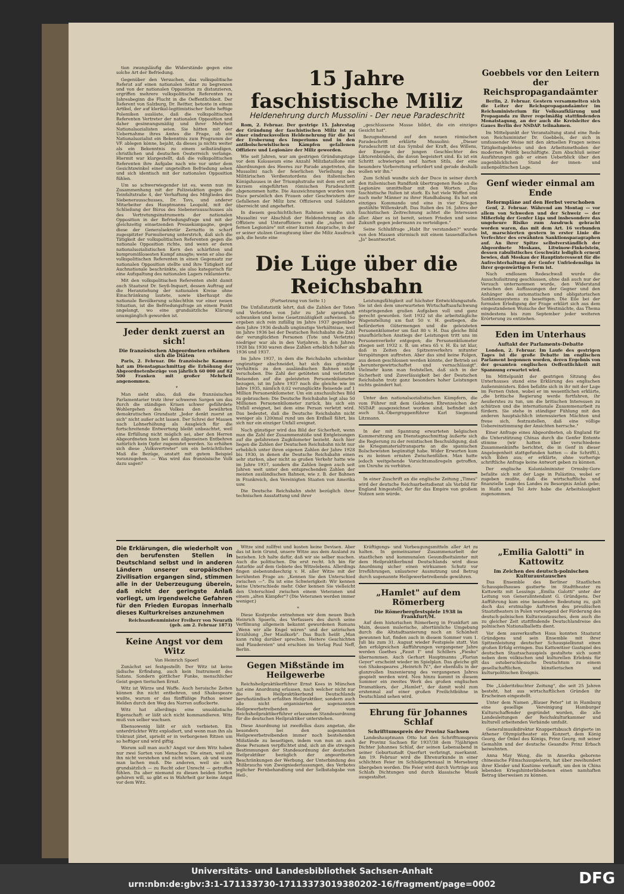tion zwangsläufig die Widerstände gegen eine solche Art der Befriedung.
Gegenüber den Versuchen, das volkspolitische Referat auf einen nationalen Sektor zu begrenzen und von der nationalen Opposition zu distanzieren, ergriffen mehrere volkspolitische Referenten zu Jahresbeginn die Flucht in die Oeffentlichkeit. Der Referent von Salzburg, Dr. Reitter, betonte in einem Artikel, der auf klerikal-legitimistischer Seite heftige Polemiken auslöste, daß die volkspolitischen Referenten Vertreter der nationalen Opposition und daher gesinnungsmäßig und ihrer Mehrheit Nationalsozialisten seien. Sie hätten mit der Uebernahme ihres Amtes die Frage, ob ein Nationalsozialist ein Bekenntnis zum Programm der VF. ablegen könne, bejaht, da dieses ja nichts weiter als ein Bekenntnis zu einem selbständigen, christlichen und deutschen Oesterreich verlange. Hiermit war klargestellt, daß die volkspolitischen Referenten ihre Aufgabe nach wie vor unter dem Gesichtswinkel einer ungeteilten Befriedung sehen und sich identisch mit der nationalen Opposition fühlen.
Um so schwerwiegender ist es, wenn nun im Zusammenhang mit der Polizeiaktion gegen die Teinfaltstraße 4, der Verhaftung des Mitgliedes des Siebenerausschusses, Dr. Tavs, und anderer Mitarbeiter des Hauptmanns Leopold, mit der Schließung der Büros des Siebenerausschusses als des Vertretungsinstruments der nationalen Opposition in der Befriedungsfrage und mit der gleichzeitig einsetzenden Pressekampagne, gegen diese der Generalsekretär Zernatto in scharf zugespitzter Formulierung unterstrich, daß sich die Tätigkeit der volkspolitischen Referenten gegen die nationale Opposition richte, und wenn er deren nationalsozialistischen Kern den schärfsten und kompromißlosesten Kampf ansagte; wenn er also die volkspolitischen Referenten in einen Gegensatz zur nationalen Opposition stellte und ihre Tätigkeit auf Auchnationale beschränkte, sie also kategorisch für eine Aufspaltung des nationalen Lagers reklamierte.
Mit den volkspolitischen Referenten steht damit auch Staatsrat Dr. Seyß-Inquart, dessen Auftrag auf die Heranziehung der nationalen Kreise ohne Einschränkung lautete, sowie überhaupt die nationale Bevölkerung schlechthin vor einer neuen Situation, ist die Befriedungsfrage an einem Punkt angelangt, wo eine grundsätzliche Klärung unumgänglich geworden ist.
Jeder denkt zuerst an sich!
Die französischen Abgeordneten erhöhen sich die Diäten
Paris, 2. Februar. Die französische Kammer hat am Dienstagnachmittag die Erhöhung der Abgeordnetenbezüge von jährlich 60 000 auf 82 500 Franken mit großer Mehrheit angenommen.
*
Man sieht also, daß die französischen Parlamentarier trotz ihrer schweren Sorgen um das durch die ständigen Krisen schwer gefährdete Wohlergehen des Volkes den bewährten demokratischen Grundsatz „Jeder denkt zuerst an sich" nicht außer acht lassen. Der Schrei der Massen nach Lohnerhöhung als Ausgleich für die fortschreitende Entwertung bleibt unbeachtet, weil eine Erfüllung nicht möglich sei, aber den Herren Abgeordneten kann bei dem allgemeinen Entbehren natürlich kein Opfer zugemutet werden. So erhöhen sich diese „Volksvertreter" um ein beträchtliches Maß die Bezüge, anstatt mit gutem Beispiel voranzugehen. — Was wird das französische Volk dazu sagen?
15 Jahre faschistische Miliz
Heldenehrung durch Mussolini - Der neue Paradeschritt
Rom, 2. Februar. Der gestrige 15. Jahrestag der Gründung der faschistischen Miliz ist zu einer eindrucksvollen Heldenehrung für die bei der Eroberung des Imperiums und in den antibolschewistischen Kämpfen gefallenen Offiziere und Legionäre der Miliz geworden.
Wie seit Jahren, war am gestrigen Gründungstage vor dem Kolosseum eine Anzahl Milizbataillone mit Abordnungen des Heeres zur Parade angetreten, die Mussolini nach der feierlichen Verleihung des Militärischen Verdienstordens des italienischen Königshauses in der Triumphstraße mit dem erst seit kurzem eingeführten römischen Paradeschritt abgenommen hatte. Die Auszeichnungen wurden vom Duce persönlich den Frauen oder Geschwistern der Gefallenen der Miliz bzw. Offizieren und Soldaten überreicht und angeheftet.
In diesem geschichtlichen Rahmen wandte sich Mussolini vor Abschluß der Heldenehrung an die Offiziere und Unteroffiziere und die „nahen und fernen Legionäre" mit einer kurzen Ansprache, in der er seiner stolzen Genugtuung über die Miliz Ausdruck gab, die heute eine
„geschlossene Masse bildet, die ein einziges Gesicht hat".
Bezugnehmend auf den neuen römischen Paradeschritt erklärte Mussolini: „Dieser Paradeschritt ist das Symbol der Kraft, des Willens, der Energie der jungen Geschlechter des Liktorenbündels, die davon begeistert sind. Es ist ein Schritt schwierigen und harten Stils, der eine besondere Vorbereitung erfordert und gerade deshalb wollen wir ihn."
Zum Schluß wandte sich der Duce in seiner durch den italienischen Rundfunk übertragenen Rede an die Legionäre unmittelbar mit den Worten: „Das faschistische Italien ist stark. Es hat viele Waffen und noch mehr Männer zu ihrer Handhabung. Es hat ein einziges Kommando und eine in vier Kriegen gestählte Willenskraft. Das Italien des 16. Jahres der faschistischen Zeitrechnung achtet die Interessen aller. Aber es ist bereit, seinen Frieden und seine Zukunft gegen jedermann zu verteidigen."
Seine Schlußfrage „Habt Ihr verstanden?" wurde von den Massen stürmisch mit einem tausendfachen „Ja" beantwortet.
Die Lüge über die Reichsbahn
(Fortsetzung von Seite 1)
Die Unfallstatistik lehrt, daß die Zahlen der Toten und Verletzten von Jahr zu Jahr sprunghaft schwanken und keine Gesetzmäßigkeit aufweisen. So ergeben sich rein zufällig im Jahre 1937 gegenüber dem Jahre 1936 deshalb ungünstige Verhältnisse, weil im Jahre 1936 bei der Deutschen Reichsbahn die Zahl der verunglückten Personen (Tote und Verletzte) niedriger war als in den Vorjahren. In den Jahren 1928 bis 1930 waren diese Zahlen erheblich höher als 1936 und 1937.
Im Jahre 1937, in dem die Reichsbahn scheinbar ungünstiger abschneidet, hat sich das günstige Verhältnis zu den ausländischen Bahnen nicht verschoben. Die Zahl der getöteten und verletzten Reisenden auf die geleisteten Personenkilometer bezogen, ist im Jahre 1937 noch die gleiche wie im Jahre 1935, nämlich 0,02 verunglückte Reisende auf 1 Million Personenkilometer. Um ein anschauliches Bild zu gebrauchen: Die Deutsche Reichsbahn legt also 50 Millionen Personenkilometer zurück, bis sich ein Unfall ereignet, bei dem eine Person verletzt wird. Das bedeutet, daß die Deutsche Reichsbahn nicht weniger als 1200mal rund um den Erdball fährt, bis sich nur ein einziger Unfall ereignet.
Noch günstiger wird das Bild der Sicherheit, wenn man die Zahl der Zusammenstöße und Entgleisungen auf die gefahrenen Zugkilometer bezieht. Auch hier liegen die Zahlen der Deutschen Reichsbahn nicht nur erheblich unter ihren eigenen Zahlen der Jahre 1928 bis 1930, in denen die Deutsche Reichsbahn einen sehr starken, aber nicht so großen Verkehr hatte wie im Jahre 1937, sondern die Zahlen liegen auch seit Jahren weit unter den entsprechenden Zahlen der meisten ausländischen Bahnen, wie z. B. der Bahnen in Frankreich, den Vereinigten Staaten von Amerika usw.
Die Deutsche Reichsbahn steht bezüglich ihrer technischen Ausstattung und ihrer
Leistungsfähigkeit auf höchster Entwicklungsstufe. Sie ist den dem unerwarteten Wirtschaftsaufschwung entspringenden großen Aufgaben voll und ganz gerecht geworden. Seit 1932 ist die arbeitstägliche Wagenstellung um fast 50 v. H. gestiegen, die beförderten Gütermengen und die geleisteten Personenkilometer um fast 80 v. H. Das gleiche Bild unaufhörlichen Anstiegs der Leistungen tritt uns im Personenverkehr entgegen; die Personenkilometer stiegen seit 1932 z. B. um etwa 65 v. H. Es ist klar, daß in Zeiten des Spitzenverkehrs mitunter Verspätungen auftreten. Aber das sind keine Folgen, aus denen geschlossen werden könnte, der Betrieb sei „heruntergewirtschaftet und vernachlässigt". Vielmehr kann man feststellen, daß sich in der Sicherheit und Zuverlässigkeit bei der Deutschen Reichsbahn trotz ganz besonders hoher Leistungen nichts geändert hat.
Unter den nationalsozialistischen Kämpfern, die vom Führer mit dem Goldenen Ehrenzeichen der NSDAP. ausgezeichnet worden sind, befindet sich auch SA.-Obergruppenführer Karl Siegmund Litzmann.
In der mit Spannung erwarteten belgischen Kammersitzung am Dienstagnachmittag äußerte sich die Regierung zu der rexistischen Beschuldigung, daß sie Kriegsmaterialtransporte an die spanischen Bolschewisten begünstigt habe. Wider Erwarten kam es zu keinen ernsten Zwischenfällen. Man hatte jedoch weitgehende Vorsichtsmaßregeln getroffen, um Unruhe zu verhüten.
In einer Zuschrift an die englische Zeitung „Times" wird der deutsche Reichsarbeitsdienst als Vorbild für England hingestellt, der für das Empire von großem Nutzen sein würde.
Goebbels vor den Leitern der Reichspropagandaämter
Berlin, 2. Februar. Gestern versammelten sich die Leiter der Reichspropagandaämter im Reichsministerium für Volksaufklärung und Propaganda zu ihrer regelmäßig stattfindenden Monatstagung, an der auch die Kreisleiter des Gaues Berlin der NSDAP. teilnahmen.
Im Mittelpunkt der Veranstaltung stand eine Rede von Reichsminister Dr. Goebbels, der sich in umfassender Weise mit den aktuellen Fragen seines Tätigkeitsgebietes und den Arbeitsmethoden der modernen Politik beschäftigte. Zum Abschluß seiner Ausführungen gab er einen Ueberblick über den augenblicklichen Stand der innen- und außenpolitischen Lage.
Genf wieder einmal am Ende
Reformpläne auf den Herbst verschoben
Genf, 2. Februar. Während am Montag — vor allem von Schweden und der Schweiz — der Mißerfolg der Genfer Liga und insbesondere das ungeheure Risiko zum Ausdruck gebracht worden waren, das mit dem Art. 16 verbunden ist, marschierten gestern in erster Linie die Verfechter des erwähnten Sanktionsparagraphen auf. An ihrer Spitze selbstverständlich der Abgeordnete Moskaus, Litwinow-Finkelstein, dessen rabulistisches Geschwätz lediglich erneut bewies, daß Moskau der Hauptinteressent für die Aufrechterhaltung der Genfer Unfriedensliga in ihrer gegenwärtigen Form ist.
Nach endlosem Redeschwall wurde die Ausschußsitzung geschlossen, ohne daß auch nur der Versuch unternommen wurde, den Widerstand zwischen den Auffassungen der Gegner und den Anhänger des automatischen und obligatorischen Sanktionssystems zu beseitigen. Die Eile bei der formalen Erledigung der Frage erklärt sich aus dem eingestandenen Wunsche der Westmächte, das Thema mindestens bis zum September jeder weiteren Erörterung zu entziehen.
Eden im Unterhaus
Auftakt der Parlaments-Debatte
London, 2. Februar. Im Laufe des gestrigen Tages ist die große Debatte im englischen Parlament begonnen worden, deren Ergebnis von der gesamten englischen Oeffentlichkeit mit Spannung erwartet wird.
Im Mittelpunkt der gestrigen Sitzung des Unterhauses stand eine Erklärung des englischen Außenministers. Eden befaßte sich in ihr mit der Lage im Fernen Osten, wobei er im wesentlichen erklärte, „die britische Regierung werde fortfahren, ihr Aeußerstes zu tun, um die britischen Interessen zu schützen und die internationale Zusammenarbeit zu fördern. Sie stehe in ständiger Fühlung mit den anderen hauptsächlich interessierten Mächten und freue sich, festzustellen, daß eine völlige Uebereinstimmung der Ansichten herrsche."
Einer Anfrage eines Abgeordneten, ob England für die Unterstützung Chinas durch die Genfer Entente stimme (wir hatten über verschiedene Zusammenkünfte berichtet, die in Genf in dieser Angelegenheit stattgefunden hatten — die Schriftl.), wich Eden aus; er erklärte, ohne vorherige schriftliche Anfrage keine Antwort geben zu können.
Der englische Kolonialminister Ormsby-Gore befaßte sich mit der Lage in Palästina, wobei er zugeben mußte, daß die wirtschaftliche und finanzielle Lage des Landes zu Besorgnis Anlaß gebe; in Haifa und Tel Aviv habe die Arbeitslosigkeit zugenommen.
Die Erklärungen, die wiederholt von den berufensten Stellen in Deutschland selbst und in anderen Ländern unserer europäischen Zivilisation ergangen sind, stimmen alle in der Ueberzeugung überein, daß nicht der geringste Anlaß vorliegt, um irgendwelche Gefahren für den Frieden Europas innerhalb dieses Kulturkreises anzunehmen
Reichsaußenminister Freiherr von Neurath (geb. am 2. Februar 1873)
Keine Angst vor dem Witz
Von Heinrich Spoerl
Zunächst sei festgestellt: Der Witz ist keine jüdische Erfindung, auch kein Instrument des Satans. Sondern göttlicher Funke, menschlicher Geist gegen tierischen Ernst.
Witz ist Würze und Waffe. Auch heroische Zeiten können ihn nicht entbehren, und Shakespeare wußte, warum er das fünffüßige Pathos seiner Helden durch den Weg des Narren auflockerte.
Witz hat allerdings eine unsoldatische Eigenschaft: er läßt sich nicht kommandieren. Witz muß von selber wachsen.
Ebensowenig läßt er sich verbieten. Ein unterdrückter Witz explodiert, und wenn man ihn als Unkraut jätet, sprießt er in verborgenen Ritzen um so heftiger und wird giftig.
Warum soll man auch? Angst vor dem Witz haben nur zwei Sorten von Menschen: Die einen, weil sie ihn nicht verstehen und nicht wissen, ob und wann man lachen muß. Die anderen, weil sie sich grundsätzlich — zu Recht oder Unrecht — getroffen fühlen. Da aber niemand zu diesen beiden Sorten gehören will, so gibt es in Wahrheit gar keine Angst vor dem Witz.
Witze sind zollfrei und kosten keine Devisen. Aber das ist kein Grund, unsere Witze aus dem Ausland zu beziehen. Ich halte dafür, daß wir sie selber machen. Auch die politischen. Die erst recht. Ich bin für Autarkie auf dem Gebiete des Witzelebens. Allerdings fingen siebenundsechzig v. H. aller Witze mit der berühmten Frage an: „Kennen Sie den Unterschied zwischen —". Da ist eine Schwierigkeit: Wir kennen keine Unterschiede mehr. Oder kennen Sie vielleicht den Unterschied zwischen einem Veteranen und einem „alten Kämpfer"? (Die Veteranen werden immer weniger.)
*
Diese Kostprobe entnehmen wir dem neuen Buch Heinrich Spoerls, des Verfassers des durch seine Verfilmung allgemein bekannt gewordenen Romans „Wenn wir alle Engel wären" und der satirischen Erzählung „Der Maulkorb". Das Buch heißt „Man kann ruhig darüber sprechen. Heitere Geschichten und Plaudereien" und erschien im Verlag Paul Neff, Berlin.
Gegen Mißstände im Heilgewerbe
Reichsheilpraktikerführer Ernst Kees in München hat eine Anordnung erlassen, nach welcher nicht nur die im Heilpraktikerbund Deutschlands berufsständisch erfaßten Heilpraktiker, sondern auch alle nicht organisierten sogenannten Heilgewerbetreibenden der vom Reichsheilpraktikerführer erlassenen Standesordnung für die deutschen Heilpraktiker unterstehen.
Diese Anordnung ist zweifellos dazu angetan, die besonders bei den sogenannten Heilgewerbetreibenden immer noch bestehenden Mißstände zu beseitigen, indem von nun an auch diese Personen verpflichtet sind, sich an die strengen Bestimmungen der Standesordnung der deutschen Heilpraktiker bezüglich der angeordneten Beschränkungen der Werbung, der Unterbindung des Mißbrauchs von Zweigniederlassungen, des Verbotes jeglicher Fernbehandlung und der Selbstabgabe von Heil-,
Kräftigungs- und Vorbeugungsmitteln aller Art zu halten. In gemeinsamer Zusammenarbeit der staatlichen und kommunalen Gesundheitsämter mit dem Heilpraktikerbund Deutschlands wird diese Anordnung sicher einen wirksamen Schutz vor Irreführungen, unlauterer Ausnutzung und Betrug durch sogenannte Heilgewerbetreibende gewähren.
„Hamlet" auf dem Römerberg
Die Römerbergfestspiele 1938 in Frankfurt/M.
Auf dem historischen Römerberg in Frankfurt am Main, dessen malerische, altertümliche Umgebung durch die Altstadtsanierung noch an Schönheit gewonnen hat, finden auch in diesem Sommer vom 1. Juli bis zum 31. August wieder Festspiele statt. Von den erfolgreichen Aufführungen vergangener Jahre werden Goethes „Faust I" und Schillers „Fiesko" übernommen. Auch Gerhart Hauptmanns „Florian Geyer" erscheint wieder im Spielplan. Das gleiche gilt von Shakespeares „Heinrich IV.", der ebenfalls in der glanzvollen Inszenierung des vergangenen Jahres gespielt werden wird. Neu hinzu kommt in diesem Sommer ein zweites Werk des großen englischen Dramatikers, der „Hamlet", der damit wohl zum erstenmal auf einer großen Freilichtbühne in Deutschland sehen wird.
Ehrung für Johannes Schlaf
Schrifttumspreis der Provinz Sachsen
Landeshauptmann Otto hat den Schrifttumspreis der Provinz Sachsen für 1937/38 dem 75jährigen Dichter Johannes Schlaf, der seinen Lebensabend in seiner Geburtsstadt Querfurt verbringt, zuerkannt. Am 19. Februar wird die Ehrenurkunde in einer schlichten Feier im Schloßgartensaal in Merseburg übergeben werden. Die Feier wird durch Vorträge aus Schlafs Dichtungen und durch klassische Musik ausgestaltet.
„Emilia Galotti" in Kattowitz
Im Zeichen des deutsch-polnischen Kulturaustausches
Das Ensemble des Berliner Staatlichen Schauspielhauses gastierte im Stadttheater zu Kattowitz mit Lessings „Emilia Galotti" unter der Leitung von Generalintendant G. Gründgens. Der Aufführung kam eine besondere Bedeutung zu, galt doch das erstmalige Auftreten des preußischen Staatstheaters in Polen vorwiegend der Förderung des deutsch-polnischen Kulturaustausches, dem auch die zu gleicher Zeit stattfindende Deutschlandreise des polnischen Nationalballetts dient.
Vor dem ausverkauften Haus konnten Staatsrat Gründgens und sein Ensemble mit ihrer Spitzenleistung deutscher Schauspielkunst einen großen Erfolg erringen. Das Kattowitzer Gastspiel des deutschen Staatsschauspiels gestaltete sich somit neben dem völkischen und kulturellen Erlebnis für das ostoberschlesische Deutschtum zu einem gesellschaftlichen, künstlerischen und kulturpolitischen Ereignis.
Die „Lüderitzbuchter Zeitung", die seit 25 Jahren besteht, hat aus wirtschaftlichen Gründen ihr Erscheinen eingestellt.
Unter dem Namen „Blauer Peter" ist in Hamburg eine gesellige Vereinigung Hamburger Kulturschaffender gegründet worden, die alle Landesleitungen der Reichskulturkammer und kulturell arbeitenden Verbände umfaßt.
Generalmusikdirektor Knappertsbusch dirigierte im Athener Olympiatheater ein Konzert, dem König Georg, der Onkel des Königs, Prinz Georg, mit seiner Gemahlin und der deutsche Gesandte Prinz Erbach beiwohnten.
Anna May Wong, die in Amerika geborene chinesische Filmschauspielerin, hat über zweihundert ihrer Kleider und Kostüme verkauft, um den in China lebenden Kriegshinterbliebenen einen namhaften Betrag überweisen zu können.
Universitäts- und Landesbibliothek Sachsen-Anhalt
urn:nbn:de:gbv:3:1-171133730-17113373019380202-16/fragment/page=0002
DFG